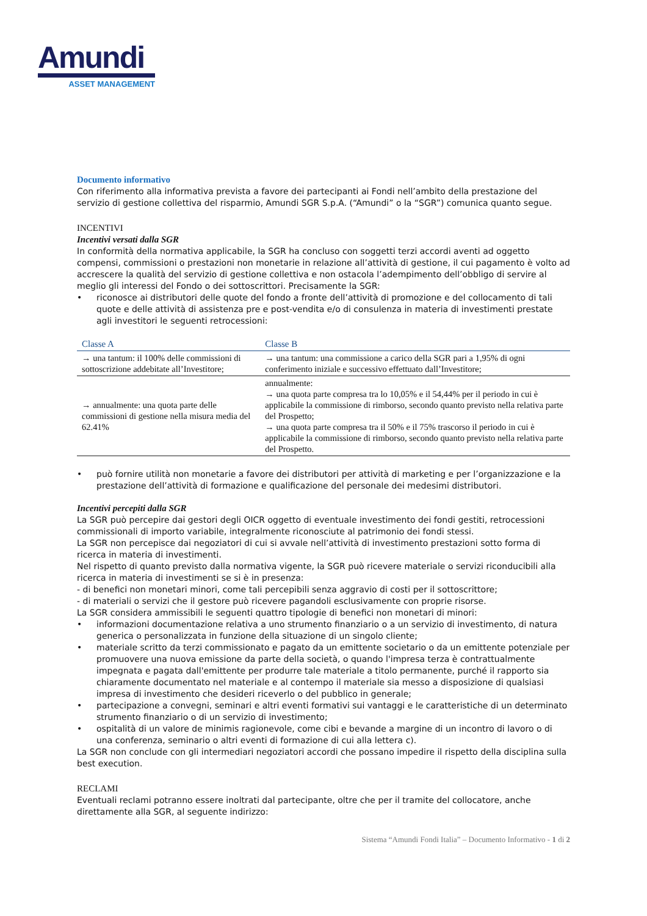Amundi
ASSET MANAGEMENT
Documento informativo
Con riferimento alla informativa prevista a favore dei partecipanti ai Fondi nell’ambito della prestazione del servizio di gestione collettiva del risparmio, Amundi SGR S.p.A. (“Amundi” o la “SGR”) comunica quanto segue.
INCENTIVI
Incentivi versati dalla SGR
In conformità della normativa applicabile, la SGR ha concluso con soggetti terzi accordi aventi ad oggetto compensi, commissioni o prestazioni non monetarie in relazione all’attività di gestione, il cui pagamento è volto ad accrescere la qualità del servizio di gestione collettiva e non ostacola l’adempimento dell’obbligo di servire al meglio gli interessi del Fondo o dei sottoscrittori. Precisamente la SGR:
• riconosce ai distributori delle quote del fondo a fronte dell’attività di promozione e del collocamento di tali quote e delle attività di assistenza pre e post-vendita e/o di consulenza in materia di investimenti prestate agli investitori le seguenti retrocessioni:
| Classe A | Classe B |
| --- | --- |
| → una tantum: il 100% delle commissioni di sottoscrizione addebitate all’Investitore; | → una tantum: una commissione a carico della SGR pari a 1,95% di ogni conferimento iniziale e successivo effettuato dall’Investitore; |
| → annualmente: una quota parte delle commissioni di gestione nella misura media del 62.41% | annualmente: → una quota parte compresa tra lo 10,05% e il 54,44% per il periodo in cui è applicabile la commissione di rimborso, secondo quanto previsto nella relativa parte del Prospetto; → una quota parte compresa tra il 50% e il 75% trascorso il periodo in cui è applicabile la commissione di rimborso, secondo quanto previsto nella relativa parte del Prospetto. |
• può fornire utilità non monetarie a favore dei distributori per attività di marketing e per l’organizzazione e la prestazione dell’attività di formazione e qualificazione del personale dei medesimi distributori.
Incentivi percepiti dalla SGR
La SGR può percepire dai gestori degli OICR oggetto di eventuale investimento dei fondi gestiti, retrocessioni commissionali di importo variabile, integralmente riconosciute al patrimonio dei fondi stessi.
La SGR non percepisce dai negoziatori di cui si avvale nell’attività di investimento prestazioni sotto forma di ricerca in materia di investimenti.
Nel rispetto di quanto previsto dalla normativa vigente, la SGR può ricevere materiale o servizi riconducibili alla ricerca in materia di investimenti se si è in presenza:
- di benefici non monetari minori, come tali percepibili senza aggravio di costi per il sottoscrittore;
- di materiali o servizi che il gestore può ricevere pagandoli esclusivamente con proprie risorse.
La SGR considera ammissibili le seguenti quattro tipologie di benefici non monetari di minori:
• informazioni documentazione relativa a uno strumento finanziario o a un servizio di investimento, di natura generica o personalizzata in funzione della situazione di un singolo cliente;
• materiale scritto da terzi commissionato e pagato da un emittente societario o da un emittente potenziale per promuovere una nuova emissione da parte della società, o quando l'impresa terza è contrattualmente impegnata e pagata dall'emittente per produrre tale materiale a titolo permanente, purché il rapporto sia chiaramente documentato nel materiale e al contempo il materiale sia messo a disposizione di qualsiasi impresa di investimento che desideri riceverlo o del pubblico in generale;
• partecipazione a convegni, seminari e altri eventi formativi sui vantaggi e le caratteristiche di un determinato strumento finanziario o di un servizio di investimento;
• ospitalità di un valore de minimis ragionevole, come cibi e bevande a margine di un incontro di lavoro o di una conferenza, seminario o altri eventi di formazione di cui alla lettera c).
La SGR non conclude con gli intermediari negoziatori accordi che possano impedire il rispetto della disciplina sulla best execution.
RECLAMI
Eventuali reclami potranno essere inoltrati dal partecipante, oltre che per il tramite del collocatore, anche direttamente alla SGR, al seguente indirizzo:
Sistema “Amundi Fondi Italia” – Documento Informativo - 1 di 2